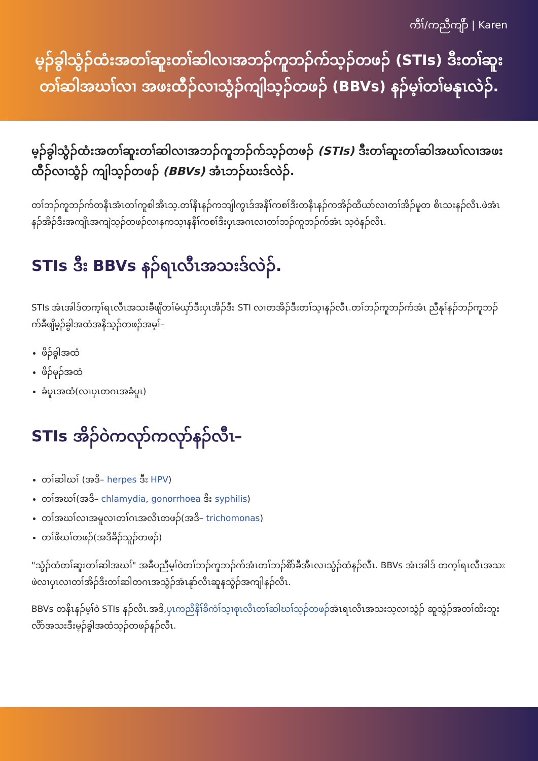ကီၢ်/ကညီကျိာ် | Karen
မ့ၣ်ခွါသွံၣ်ထံးအတၢ်ဆူးတၢ်ဆါလၢအဘၣ်ကူဘၣ်က်သ့ၣ်တဖၣ် (STIs) ဒီးတၢ်ဆူးတၢ်ဆါအဃၢ်လၢ အဖးထီၣ်လၢသွံၣ်ကျါသ့ၣ်တဖၣ် (BBVs) နၣ်မ့ၢ်တၢ်မနုၤလဲၣ်.
မ့ၣ်ခွါသွံၣ်ထံးအတၢ်ဆူးတၢ်ဆါလၢအဘၣ်ကူဘၣ်က်သ့ၣ်တဖၣ် (STIs) ဒီးတၢ်ဆူးတၢ်ဆါအဃၢ်လၢအဖးထီၣ်လၢသွံၣ် ကျါသ့ၣ်တဖၣ် (BBVs) အံၤဘၣ်ဃးဒ်လဲၣ်.
တၢ်ဘၣ်ကူဘၣ်က်တနီၤအံၤတၢ်ကူစါအီၤသ့.တၢ်နီၤနၣ်ကဘျါကွၤဒ်အနီၢ်ကစၢ်ဒီးတနီၤနၣ်ကအိၣ်ထီယာ်လၢတၢ်အိၣ်မူတ စိၤသးနၣ်လီၤ.ဖဲအံၤနၣ်အိၣ်ဒီးအကျိၤအကျဲသ့ၣ်တဖၣ်လၢနကသ့ၢနနီၢ်ကစၢ်ဒီးပှၤအဂၤလၢတၢ်ဘၣ်ကူဘၣ်က်အံၤ သ့ဝဲနၣ်လီၤ.
STIs ဒီး BBVs နၣ်ရၤလီၤအသးဒ်လဲၣ်.
STIs အံၤအါဒ်တက့ၢ်ရၤလီၤအသးခီဖျိတၢ်မံယှာ်ဒီးပှၤအိၣ်ဒီး STI လၢတအိၣ်ဒီးတၢ်သ့ၢနၣ်လီၤ.တၢ်ဘၣ်ကူဘၣ်က်အံၤ ညီနုၢ်နၣ်ဘၣ်ကူဘၣ်က်ခီဖျိမ့ၣ်ခွါအထံအနိသ့ၣ်တဖၣ်အမ့ၢ်–
ဖိၣ်ခွါအထံ
ဖိၣ်မုၣ်အထံ
ခံပူၤအထံ(လၢပှၤတဂၤအခံပူၤ)
STIs အိၣ်ဝဲကလုာ်ကလုာ်နၣ်လီၤ–
တၢ်ဆါဃၢ် (အဒိ– herpes ဒီး HPV)
တၢ်အဃၢ်(အဒိ– chlamydia, gonorrhoea ဒီး syphilis)
တၢ်အဃၢ်လၢအမူလၢတၢ်ဂၤအလိၤတဖၣ်(အဒိ– trichomonas)
တၢ်ဖိဃၢ်တဖၣ်(အဒိခိၣ်သူၣ်တဖၣ်)
"သွံၣ်ထံတၢ်ဆူးတၢ်ဆါအဃၢ်" အခီပညီမ့ၢ်ဝဲတၢ်ဘၣ်ကူဘၣ်က်အံၤတၢ်ဘၣ်စိာ်ခီအီၤလၢသွံၣ်ထံနၣ်လီၤ. BBVs အံၤအါဒ် တက့ၢ်ရၤလီၤအသးဖဲလၢပှၤလၢတၢ်အိၣ်ဒီးတၢ်ဆါတဂၤအသွံၣ်အံၤနုာ်လီၤဆူနသွံၣ်အကျါနၣ်လီၤ.
BBVs တနီၤနၣ်မ့ၢ်ဝဲ STIs နၣ်လီၤ.အဒိ,ပှၤကညီနီၢ်ခိကံၢ်သ့ၢစုၤလီၤတၢ်ဆါဃၢ်သ့ၣ်တဖၣ်အံၤရၤလီၤအသးသ့လၢသွံၣ် ဆူသွံၣ်အတၢ်ထိးဘူးလိာ်အသးဒီးမ့ၣ်ခွါအထံသ့ၣ်တဖၣ်နၣ်လီၤ.